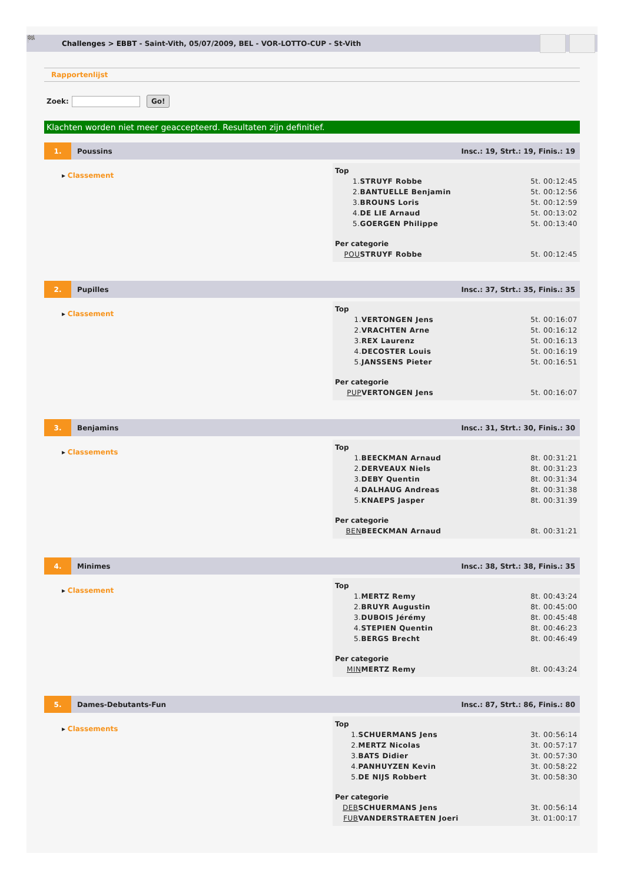🏁
Challenges > EBBT - Saint-Vith, 05/07/2009, BEL - VOR-LOTTO-CUP - St-Vith
Rapportenlijst
Zoek: Go!
Klachten worden niet meer geaccepteerd. Resultaten zijn definitief.
1.
Poussins
Insc.: 19, Strt.: 19, Finis.: 19
▸ Classement
| Top | | |
| --- | --- | --- |
| 1. | STRUYF Robbe | 5t. 00:12:45 |
| 2. | BANTUELLE Benjamin | 5t. 00:12:56 |
| 3. | BROUNS Loris | 5t. 00:12:59 |
| 4. | DE LIE Arnaud | 5t. 00:13:02 |
| 5. | GOERGEN Philippe | 5t. 00:13:40 |
| Per categorie | | |
| POU | STRUYF Robbe | 5t. 00:12:45 |
2.
Pupilles
Insc.: 37, Strt.: 35, Finis.: 35
▸ Classement
| Top | | |
| --- | --- | --- |
| 1. | VERTONGEN Jens | 5t. 00:16:07 |
| 2. | VRACHTEN Arne | 5t. 00:16:12 |
| 3. | REX Laurenz | 5t. 00:16:13 |
| 4. | DECOSTER Louis | 5t. 00:16:19 |
| 5. | JANSSENS Pieter | 5t. 00:16:51 |
| Per categorie | | |
| PUP | VERTONGEN Jens | 5t. 00:16:07 |
3.
Benjamins
Insc.: 31, Strt.: 30, Finis.: 30
▸ Classements
| Top | | |
| --- | --- | --- |
| 1. | BEECKMAN Arnaud | 8t. 00:31:21 |
| 2. | DERVEAUX Niels | 8t. 00:31:23 |
| 3. | DEBY Quentin | 8t. 00:31:34 |
| 4. | DALHAUG Andreas | 8t. 00:31:38 |
| 5. | KNAEPS Jasper | 8t. 00:31:39 |
| Per categorie | | |
| BEN | BEECKMAN Arnaud | 8t. 00:31:21 |
4.
Minimes
Insc.: 38, Strt.: 38, Finis.: 35
▸ Classement
| Top | | |
| --- | --- | --- |
| 1. | MERTZ Remy | 8t. 00:43:24 |
| 2. | BRUYR Augustin | 8t. 00:45:00 |
| 3. | DUBOIS Jérémy | 8t. 00:45:48 |
| 4. | STEPIEN Quentin | 8t. 00:46:23 |
| 5. | BERGS Brecht | 8t. 00:46:49 |
| Per categorie | | |
| MIN | MERTZ Remy | 8t. 00:43:24 |
5.
Dames-Debutants-Fun
Insc.: 87, Strt.: 86, Finis.: 80
▸ Classements
| Top | | |
| --- | --- | --- |
| 1. | SCHUERMANS Jens | 3t. 00:56:14 |
| 2. | MERTZ Nicolas | 3t. 00:57:17 |
| 3. | BATS Didier | 3t. 00:57:30 |
| 4. | PANHUYZEN Kevin | 3t. 00:58:22 |
| 5. | DE NIJS Robbert | 3t. 00:58:30 |
| Per categorie | | |
| DEB | SCHUERMANS Jens | 3t. 00:56:14 |
| FUB | VANDERSTRAETEN Joeri | 3t. 01:00:17 |